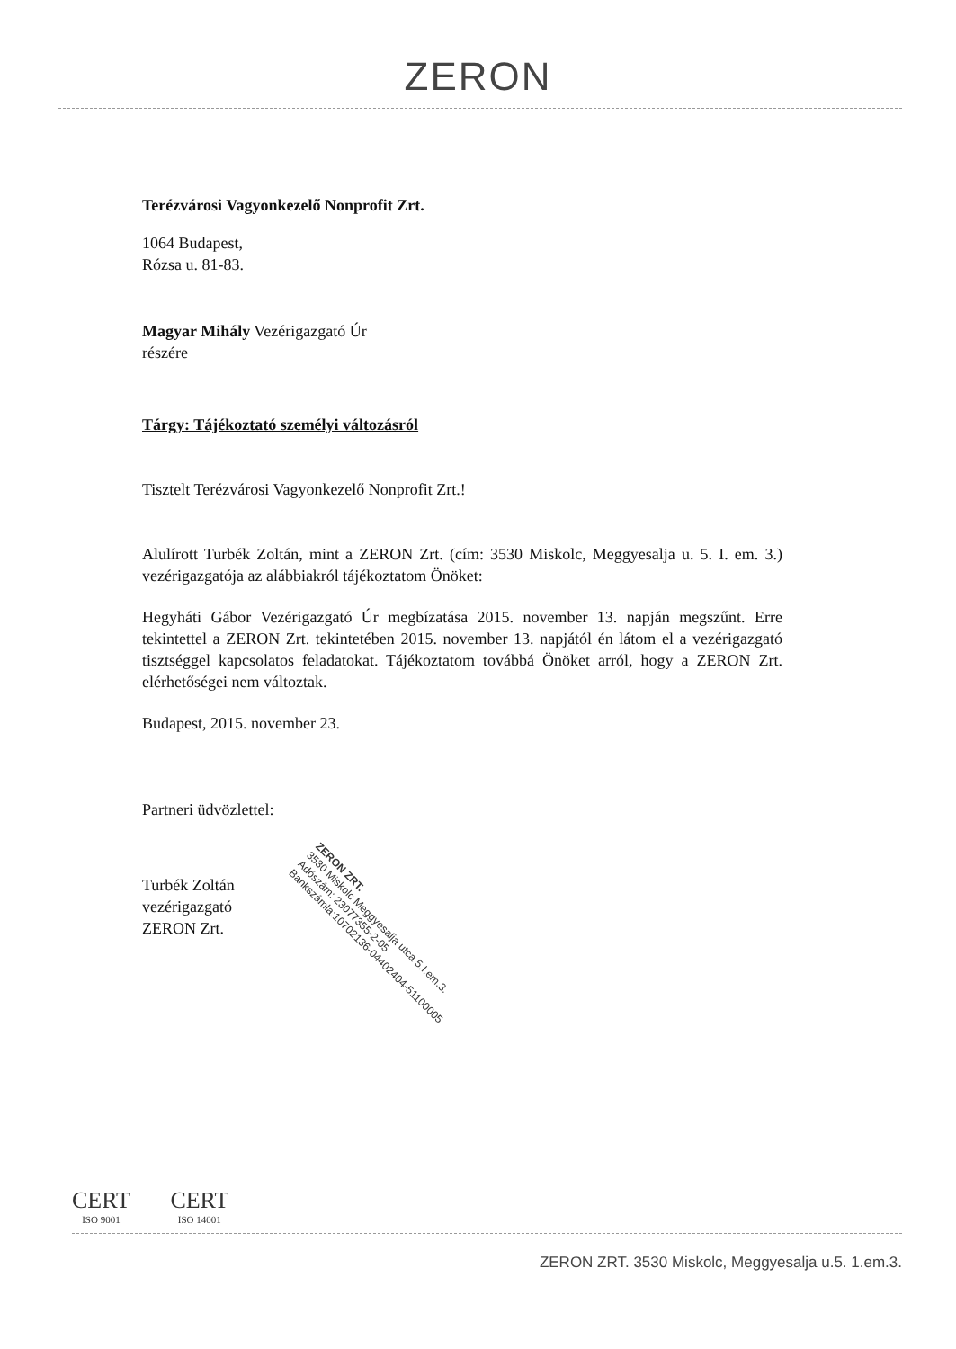ZERON
Terézvárosi Vagyonkezelő Nonprofit Zrt.
1064 Budapest,
Rózsa u. 81-83.
Magyar Mihály Vezérigazgató Úr
részére
Tárgy: Tájékoztató személyi változásról
Tisztelt Terézvárosi Vagyonkezelő Nonprofit Zrt.!
Alulírott Turbék Zoltán, mint a ZERON Zrt. (cím: 3530 Miskolc, Meggyesalja u. 5. I. em. 3.) vezérigazgatója az alábbiakról tájékoztatom Önöket:
Hegyháti Gábor Vezérigazgató Úr megbízatása 2015. november 13. napján megszűnt. Erre tekintettel a ZERON Zrt. tekintetében 2015. november 13. napjától én látom el a vezérigazgató tisztséggel kapcsolatos feladatokat. Tájékoztatom továbbá Önöket arról, hogy a ZERON Zrt. elérhetőségei nem változtak.
Budapest, 2015. november 23.
Partneri üdvözlettel:
Turbék Zoltán
vezérigazgató
ZERON Zrt.
ZERON ZRT.
3530 Miskolc Meggyesalja utca 5.I.em.3.
Adószám: 23077355-2-05
Bankszámla:10702136-04402404-51100005
CERT ISO 9001 CERT ISO 14001
ZERON ZRT. 3530 Miskolc, Meggyesalja u.5. 1.em.3.